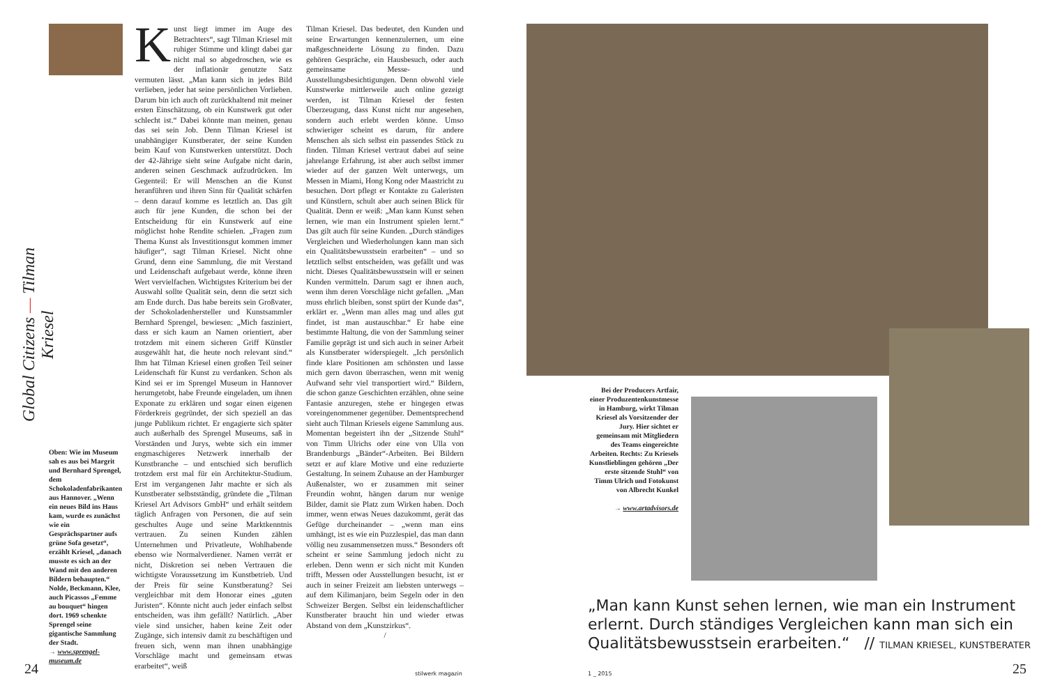Global Citizens — Tilman Kriesel
Oben: Wie im Museum sah es aus bei Margrit und Bernhard Sprengel, dem Schokoladenfabrikanten aus Hannover. „Wenn ein neues Bild ins Haus kam, wurde es zunächst wie ein Gesprächspartner aufs grüne Sofa gesetzt“, erzählt Kriesel, „danach musste es sich an der Wand mit den anderen Bildern behaupten.“ Nolde, Beckmann, Klee, auch Picassos „Femme au bouquet“ hingen dort. 1969 schenkte Sprengel seine gigantische Sammlung der Stadt.
→ www.sprengel-museum.de
Kunst liegt immer im Auge des Betrachters“, sagt Tilman Kriesel mit ruhiger Stimme und klingt dabei gar nicht mal so abgedroschen, wie es der inflationär genutzte Satz vermuten lässt. „Man kann sich in jedes Bild verlieben, jeder hat seine persönlichen Vorlieben. Darum bin ich auch oft zurückhaltend mit meiner ersten Einschätzung, ob ein Kunstwerk gut oder schlecht ist.“ Dabei könnte man meinen, genau das sei sein Job. Denn Tilman Kriesel ist unabhängiger Kunstberater, der seine Kunden beim Kauf von Kunstwerken unterstützt. Doch der 42-Jährige sieht seine Aufgabe nicht darin, anderen seinen Geschmack aufzudrücken. Im Gegenteil: Er will Menschen an die Kunst heranführen und ihren Sinn für Qualität schärfen – denn darauf komme es letztlich an. Das gilt auch für jene Kunden, die schon bei der Entscheidung für ein Kunstwerk auf eine möglichst hohe Rendite schielen. „Fragen zum Thema Kunst als Investitionsgut kommen immer häufiger“, sagt Tilman Kriesel. Nicht ohne Grund, denn eine Sammlung, die mit Verstand und Leidenschaft aufgebaut werde, könne ihren Wert vervielfachen. Wichtigstes Kriterium bei der Auswahl sollte Qualität sein, denn die setzt sich am Ende durch. Das habe bereits sein Großvater, der Schokoladenhersteller und Kunstsammler Bernhard Sprengel, bewiesen: „Mich fasziniert, dass er sich kaum an Namen orientiert, aber trotzdem mit einem sicheren Griff Künstler ausgewählt hat, die heute noch relevant sind.“ Ihm hat Tilman Kriesel einen großen Teil seiner Leidenschaft für Kunst zu verdanken. Schon als Kind sei er im Sprengel Museum in Hannover herumgetobt, habe Freunde eingeladen, um ihnen Exponate zu erklären und sogar einen eigenen Förderkreis gegründet, der sich speziell an das junge Publikum richtet. Er engagierte sich später auch außerhalb des Sprengel Museums, saß in Vorständen und Jurys, webte sich ein immer engmaschigeres Netzwerk innerhalb der Kunstbranche – und entschied sich beruflich trotzdem erst mal für ein Architektur-Studium. Erst im vergangenen Jahr machte er sich als Kunstberater selbstständig, gründete die „Tilman Kriesel Art Advisors GmbH“ und erhält seitdem täglich Anfragen von Personen, die auf sein geschultes Auge und seine Marktkenntnis vertrauen. Zu seinen Kunden zählen Unternehmen und Privatleute, Wohlhabende ebenso wie Normalverdiener. Namen verrät er nicht, Diskretion sei neben Vertrauen die wichtigste Voraussetzung im Kunstbetrieb. Und der Preis für seine Kunstberatung? Sei vergleichbar mit dem Honorar eines „guten Juristen“. Könnte nicht auch jeder einfach selbst entscheiden, was ihm gefällt? Natürlich. „Aber viele sind unsicher, haben keine Zeit oder Zugänge, sich intensiv damit zu beschäftigen und freuen sich, wenn man ihnen unabhängige Vorschläge macht und gemeinsam etwas erarbeitet“, weiß
Tilman Kriesel. Das bedeutet, den Kunden und seine Erwartungen kennenzulernen, um eine maßgeschneiderte Lösung zu finden. Dazu gehören Gespräche, ein Hausbesuch, oder auch gemeinsame Messe- und Ausstellungsbesichtigungen. Denn obwohl viele Kunstwerke mittlerweile auch online gezeigt werden, ist Tilman Kriesel der festen Überzeugung, dass Kunst nicht nur angesehen, sondern auch erlebt werden könne. Umso schwieriger scheint es darum, für andere Menschen als sich selbst ein passendes Stück zu finden. Tilman Kriesel vertraut dabei auf seine jahrelange Erfahrung, ist aber auch selbst immer wieder auf der ganzen Welt unterwegs, um Messen in Miami, Hong Kong oder Maastricht zu besuchen. Dort pflegt er Kontakte zu Galeristen und Künstlern, schult aber auch seinen Blick für Qualität. Denn er weiß: „Man kann Kunst sehen lernen, wie man ein Instrument spielen lernt.“ Das gilt auch für seine Kunden. „Durch ständiges Vergleichen und Wiederholungen kann man sich ein Qualitätsbewusstsein erarbeiten“ – und so letztlich selbst entscheiden, was gefällt und was nicht. Dieses Qualitätsbewusstsein will er seinen Kunden vermitteln. Darum sagt er ihnen auch, wenn ihm deren Vorschläge nicht gefallen. „Man muss ehrlich bleiben, sonst spürt der Kunde das“, erklärt er. „Wenn man alles mag und alles gut findet, ist man austauschbar.“ Er habe eine bestimmte Haltung, die von der Sammlung seiner Familie geprägt ist und sich auch in seiner Arbeit als Kunstberater widerspiegelt. „Ich persönlich finde klare Positionen am schönsten und lasse mich gern davon überraschen, wenn mit wenig Aufwand sehr viel transportiert wird.“ Bildern, die schon ganze Geschichten erzählen, ohne seine Fantasie anzuregen, stehe er hingegen etwas voreingenommener gegenüber. Dementsprechend sieht auch Tilman Kriesels eigene Sammlung aus. Momentan begeistert ihn der „Sitzende Stuhl“ von Timm Ulrichs oder eine von Ulla von Brandenburgs „Bänder“-Arbeiten. Bei Bildern setzt er auf klare Motive und eine reduzierte Gestaltung. In seinem Zuhause an der Hamburger Außenalster, wo er zusammen mit seiner Freundin wohnt, hängen darum nur wenige Bilder, damit sie Platz zum Wirken haben. Doch immer, wenn etwas Neues dazukommt, gerät das Gefüge durcheinander – „wenn man eins umhängt, ist es wie ein Puzzlespiel, das man dann völlig neu zusammensetzen muss.“ Besonders oft scheint er seine Sammlung jedoch nicht zu erleben. Denn wenn er sich nicht mit Kunden trifft, Messen oder Ausstellungen besucht, ist er auch in seiner Freizeit am liebsten unterwegs – auf dem Kilimanjaro, beim Segeln oder in den Schweizer Bergen. Selbst ein leidenschaftlicher Kunstberater braucht hin und wieder etwas Abstand von dem „Kunstzirkus“.
/
Bei der Producers Artfair, einer Produzentenkunstmesse in Hamburg, wirkt Tilman Kriesel als Vorsitzender der Jury. Hier sichtet er gemeinsam mit Mitgliedern des Teams eingereichte Arbeiten. Rechts: Zu Kriesels Kunstlieblingen gehören „Der erste sitzende Stuhl“ von Timm Ulrich und Fotokunst von Albrecht Kunkel
→ www.artadvisors.de
„Man kann Kunst sehen lernen, wie man ein Instrument erlernt. Durch ständiges Vergleichen kann man sich ein Qualitätsbewusstsein erarbeiten.“ // TILMAN KRIESEL, KUNSTBERATER
24 stilwerk magazin 1 _ 2015 25